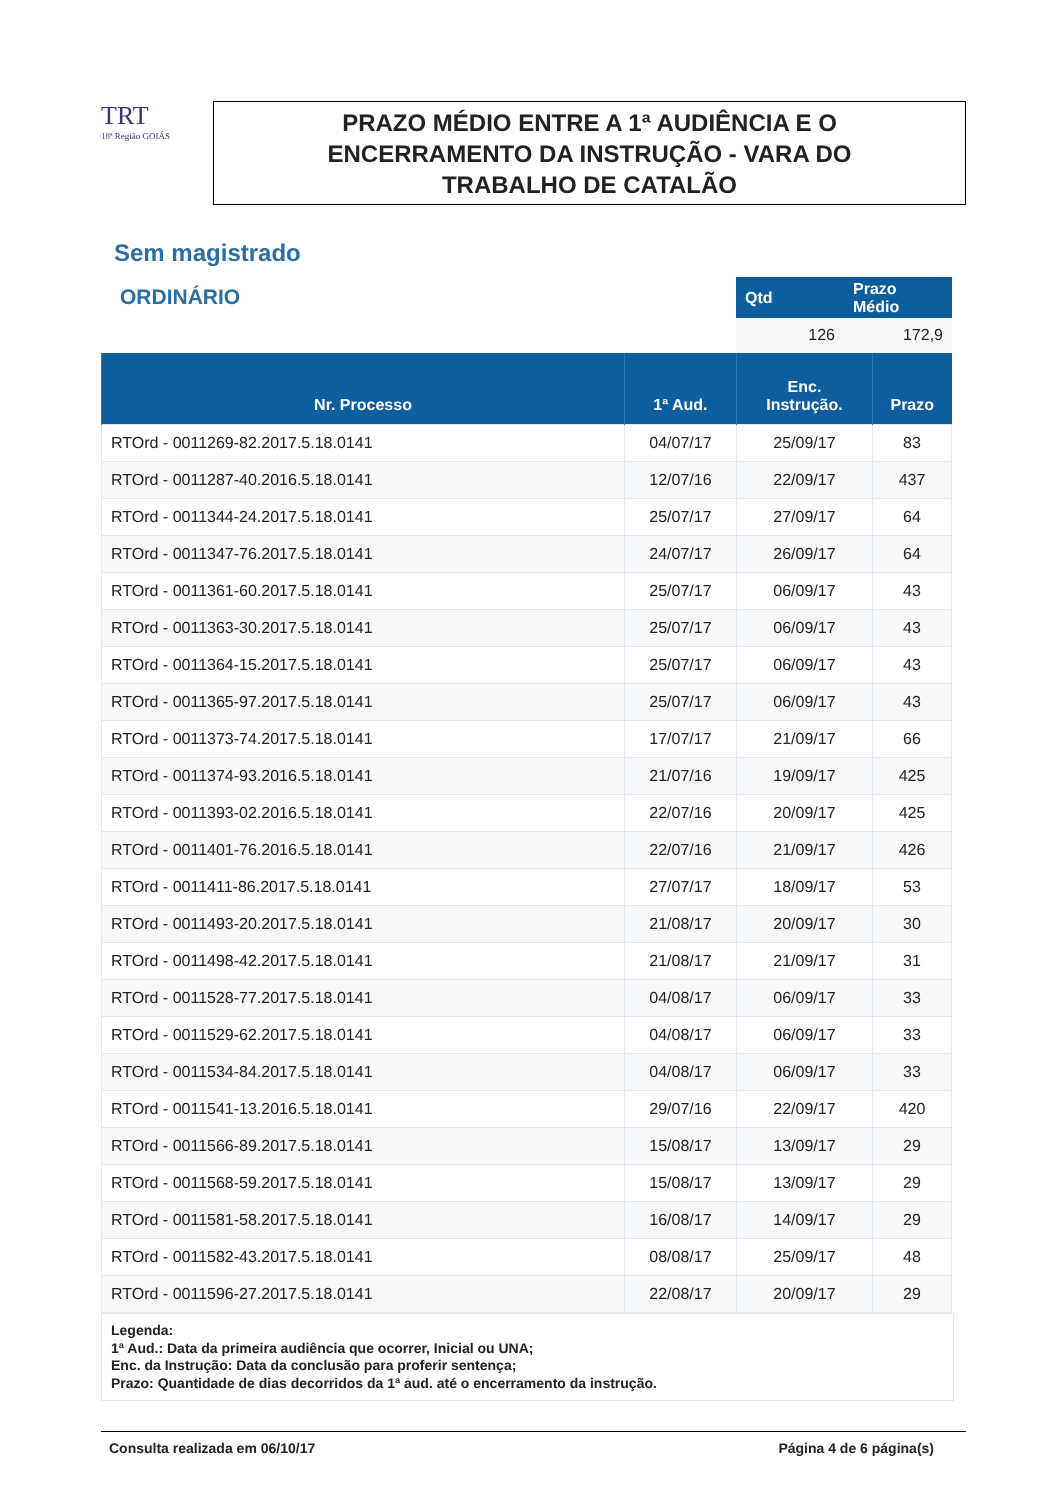TRT
18ª Região GOIÁS
PRAZO MÉDIO ENTRE A 1ª AUDIÊNCIA E O
ENCERRAMENTO DA INSTRUÇÃO - VARA DO
TRABALHO DE CATALÃO
Sem magistrado
ORDINÁRIO
| Qtd | Prazo Médio |
| --- | --- |
| 126 | 172,9 |
| Nr. Processo | 1ª Aud. | Enc. Instrução. | Prazo |
| --- | --- | --- | --- |
| RTOrd - 0011269-82.2017.5.18.0141 | 04/07/17 | 25/09/17 | 83 |
| RTOrd - 0011287-40.2016.5.18.0141 | 12/07/16 | 22/09/17 | 437 |
| RTOrd - 0011344-24.2017.5.18.0141 | 25/07/17 | 27/09/17 | 64 |
| RTOrd - 0011347-76.2017.5.18.0141 | 24/07/17 | 26/09/17 | 64 |
| RTOrd - 0011361-60.2017.5.18.0141 | 25/07/17 | 06/09/17 | 43 |
| RTOrd - 0011363-30.2017.5.18.0141 | 25/07/17 | 06/09/17 | 43 |
| RTOrd - 0011364-15.2017.5.18.0141 | 25/07/17 | 06/09/17 | 43 |
| RTOrd - 0011365-97.2017.5.18.0141 | 25/07/17 | 06/09/17 | 43 |
| RTOrd - 0011373-74.2017.5.18.0141 | 17/07/17 | 21/09/17 | 66 |
| RTOrd - 0011374-93.2016.5.18.0141 | 21/07/16 | 19/09/17 | 425 |
| RTOrd - 0011393-02.2016.5.18.0141 | 22/07/16 | 20/09/17 | 425 |
| RTOrd - 0011401-76.2016.5.18.0141 | 22/07/16 | 21/09/17 | 426 |
| RTOrd - 0011411-86.2017.5.18.0141 | 27/07/17 | 18/09/17 | 53 |
| RTOrd - 0011493-20.2017.5.18.0141 | 21/08/17 | 20/09/17 | 30 |
| RTOrd - 0011498-42.2017.5.18.0141 | 21/08/17 | 21/09/17 | 31 |
| RTOrd - 0011528-77.2017.5.18.0141 | 04/08/17 | 06/09/17 | 33 |
| RTOrd - 0011529-62.2017.5.18.0141 | 04/08/17 | 06/09/17 | 33 |
| RTOrd - 0011534-84.2017.5.18.0141 | 04/08/17 | 06/09/17 | 33 |
| RTOrd - 0011541-13.2016.5.18.0141 | 29/07/16 | 22/09/17 | 420 |
| RTOrd - 0011566-89.2017.5.18.0141 | 15/08/17 | 13/09/17 | 29 |
| RTOrd - 0011568-59.2017.5.18.0141 | 15/08/17 | 13/09/17 | 29 |
| RTOrd - 0011581-58.2017.5.18.0141 | 16/08/17 | 14/09/17 | 29 |
| RTOrd - 0011582-43.2017.5.18.0141 | 08/08/17 | 25/09/17 | 48 |
| RTOrd - 0011596-27.2017.5.18.0141 | 22/08/17 | 20/09/17 | 29 |
Legenda:
1ª Aud.: Data da primeira audiência que ocorrer, Inicial ou UNA;
Enc. da Instrução: Data da conclusão para proferir sentença;
Prazo: Quantidade de dias decorridos da 1ª aud. até o encerramento da instrução.
Consulta realizada em 06/10/17 Página 4 de 6 página(s)